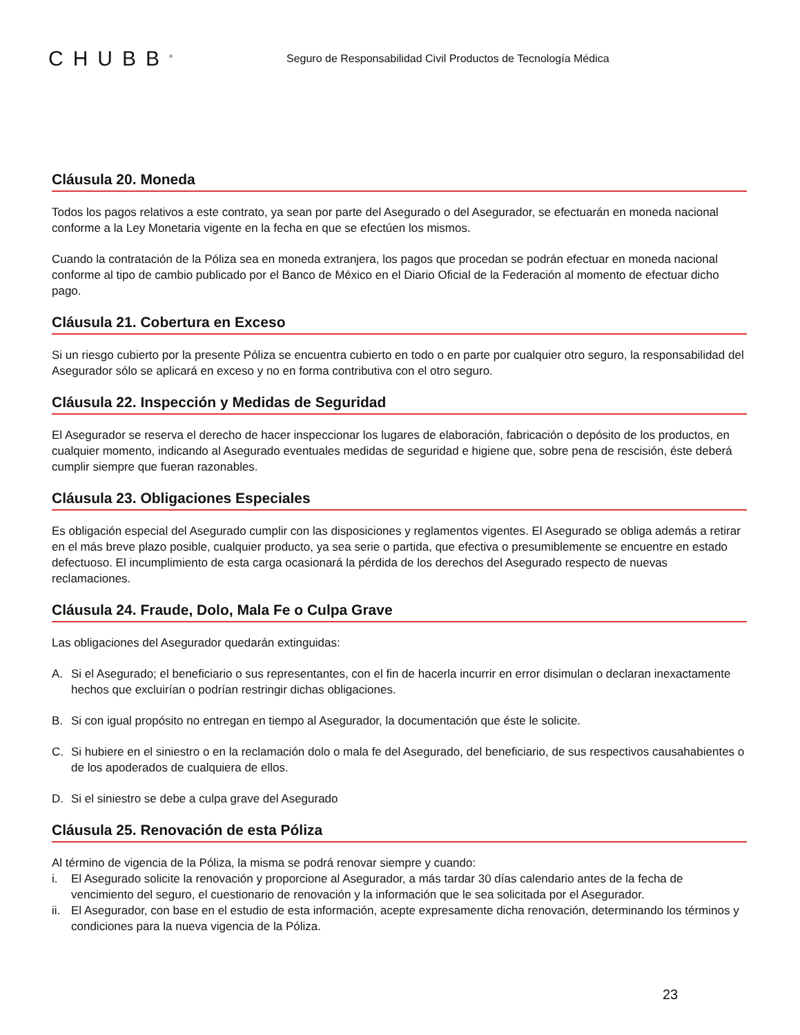CHUBB<sup>®</sup>
Seguro de Responsabilidad Civil Productos de Tecnología Médica
Cláusula 20. Moneda
Todos los pagos relativos a este contrato, ya sean por parte del Asegurado o del Asegurador, se efectuarán en moneda nacional conforme a la Ley Monetaria vigente en la fecha en que se efectúen los mismos.
Cuando la contratación de la Póliza sea en moneda extranjera, los pagos que procedan se podrán efectuar en moneda nacional conforme al tipo de cambio publicado por el Banco de México en el Diario Oficial de la Federación al momento de efectuar dicho pago.
Cláusula 21. Cobertura en Exceso
Si un riesgo cubierto por la presente Póliza se encuentra cubierto en todo o en parte por cualquier otro seguro, la responsabilidad del Asegurador sólo se aplicará en exceso y no en forma contributiva con el otro seguro.
Cláusula 22. Inspección y Medidas de Seguridad
El Asegurador se reserva el derecho de hacer inspeccionar los lugares de elaboración, fabricación o depósito de los productos, en cualquier momento, indicando al Asegurado eventuales medidas de seguridad e higiene que, sobre pena de rescisión, éste deberá cumplir siempre que fueran razonables.
Cláusula 23. Obligaciones Especiales
Es obligación especial del Asegurado cumplir con las disposiciones y reglamentos vigentes. El Asegurado se obliga además a retirar en el más breve plazo posible, cualquier producto, ya sea serie o partida, que efectiva o presumiblemente se encuentre en estado defectuoso. El incumplimiento de esta carga ocasionará la pérdida de los derechos del Asegurado respecto de nuevas reclamaciones.
Cláusula 24. Fraude, Dolo, Mala Fe o Culpa Grave
Las obligaciones del Asegurador quedarán extinguidas:
A. Si el Asegurado; el beneficiario o sus representantes, con el fin de hacerla incurrir en error disimulan o declaran inexactamente hechos que excluirían o podrían restringir dichas obligaciones.
B. Si con igual propósito no entregan en tiempo al Asegurador, la documentación que éste le solicite.
C. Si hubiere en el siniestro o en la reclamación dolo o mala fe del Asegurado, del beneficiario, de sus respectivos causahabientes o de los apoderados de cualquiera de ellos.
D. Si el siniestro se debe a culpa grave del Asegurado
Cláusula 25. Renovación de esta Póliza
Al término de vigencia de la Póliza, la misma se podrá renovar siempre y cuando:
i. El Asegurado solicite la renovación y proporcione al Asegurador, a más tardar 30 días calendario antes de la fecha de vencimiento del seguro, el cuestionario de renovación y la información que le sea solicitada por el Asegurador.
ii. El Asegurador, con base en el estudio de esta información, acepte expresamente dicha renovación, determinando los términos y condiciones para la nueva vigencia de la Póliza.
23